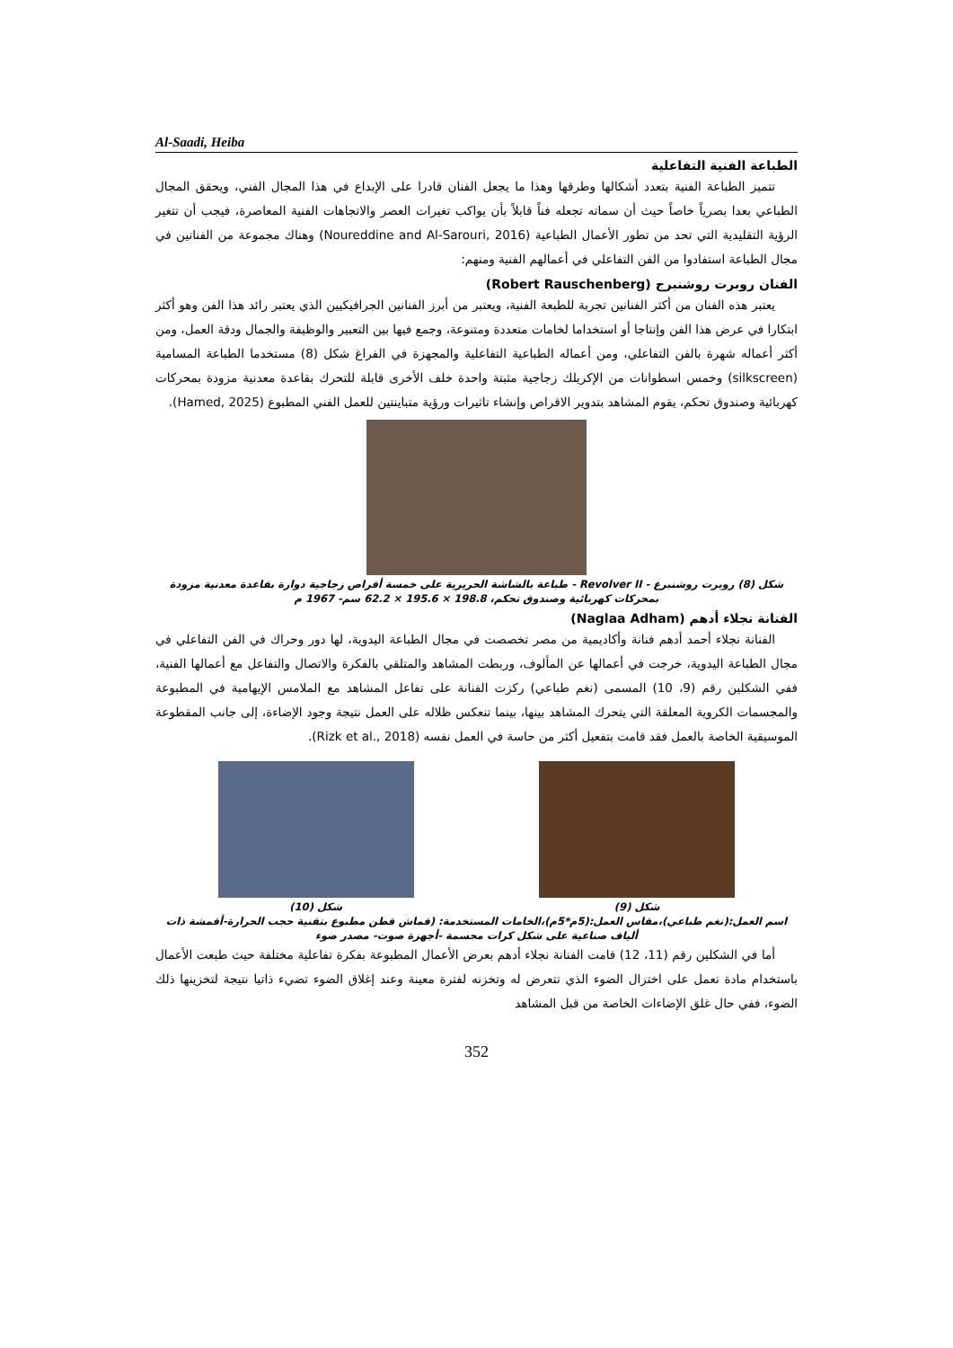Al-Saadi, Heiba
الطباعة الفنية التفاعلية
تتميز الطباعة الفنية بتعدد أشكالها وطرقها وهذا ما يجعل الفنان قادرا على الإبداع في هذا المجال الفني، ويحقق المجال الطباعي بعدا بصرياً خاصاً حيث أن سماته تجعله فناً قابلاً بأن يواكب تغيرات العصر والاتجاهات الفنية المعاصرة، فيجب أن تتغير الرؤية التقليدية التي تحد من تطور الأعمال الطباعية (Noureddine and Al-Sarouri, 2016) وهناك مجموعة من الفنانين في مجال الطباعة استفادوا من الفن التفاعلي في أعمالهم الفنية ومنهم:
الفنان روبرت روشنبرج (Robert Rauschenberg)
يعتبر هذه الفنان من أكثر الفنانين تجربة للطبعة الفنية، ويعتبر من أبرز الفنانين الجرافيكيين الذي يعتبر رائد هذا الفن وهو أكثر ابتكارا في عرض هذا الفن وإنتاجا أو استخداما لخامات متعددة ومتنوعة، وجمع فيها بين التعبير والوظيفة والجمال ودقة العمل، ومن أكثر أعماله شهرة بالفن التفاعلي، ومن أعماله الطباعية التفاعلية والمجهزة في الفراغ شكل (8) مستخدما الطباعة المسامية (silkscreen) وخمس اسطوانات من الإكريلك زجاجية مثبتة واحدة خلف الأخرى قابلة للتحرك بقاعدة معدنية مزودة بمحركات كهربائية وصندوق تحكم، يقوم المشاهد بتدوير الاقراص وإنشاء تاثيرات ورؤية متباينتين للعمل الفني المطبوع (Hamed, 2025).
شكل (8) روبرت روشنبرغ - Revolver II - طباعة بالشاشة الحريرية على خمسة أقراص زجاجية دوارة بقاعدة معدنية مزودة بمحركات كهربائية وصندوق تحكم، 198.8 × 195.6 × 62.2 سم- 1967 م
الفنانة نجلاء أدهم (Naglaa Adham)
الفنانة نجلاء أحمد أدهم فنانة وأكاديمية من مصر تخصصت في مجال الطباعة اليدوية، لها دور وحراك في الفن التفاعلي في مجال الطباعة اليدوية، خرجت في أعمالها عن المألوف، وربطت المشاهد والمتلقي بالفكرة والاتصال والتفاعل مع أعمالها الفنية، ففي الشكلين رقم (9، 10) المسمى (نغم طباعي) ركزت الفنانة على تفاعل المشاهد مع الملامس الإيهامية في المطبوعة والمجسمات الكروية المعلقة التي يتحرك المشاهد بينها، بينما تنعكس ظلاله على العمل نتيجة وجود الإضاءة، إلى جانب المقطوعة الموسيقية الخاصة بالعمل فقد قامت بتفعيل أكثر من حاسة في العمل نفسه (Rizk et al., 2018).
شكل (9) شكل (10)
اسم العمل:(نغم طباعي)،مقاس العمل:(5م*5م)،الخامات المستخدمة: (قماش قطن مطبوع بتقنية حجب الحرارة-أقمشة ذات ألياف صناعية على شكل كرات مجسمة -أجهزة صوت- مصدر ضوء
أما في الشكلين رقم (11، 12) قامت الفنانة نجلاء أدهم بعرض الأعمال المطبوعة بفكرة تفاعلية مختلفة حيث طبعت الأعمال باستخدام مادة تعمل على اختزال الضوء الذي تتعرض له وتخزنه لفترة معينة وعند إغلاق الضوء تضيء ذاتيا نتيجة لتخزينها ذلك الضوء، ففي حال غلق الإضاءات الخاصة من قبل المشاهد
352